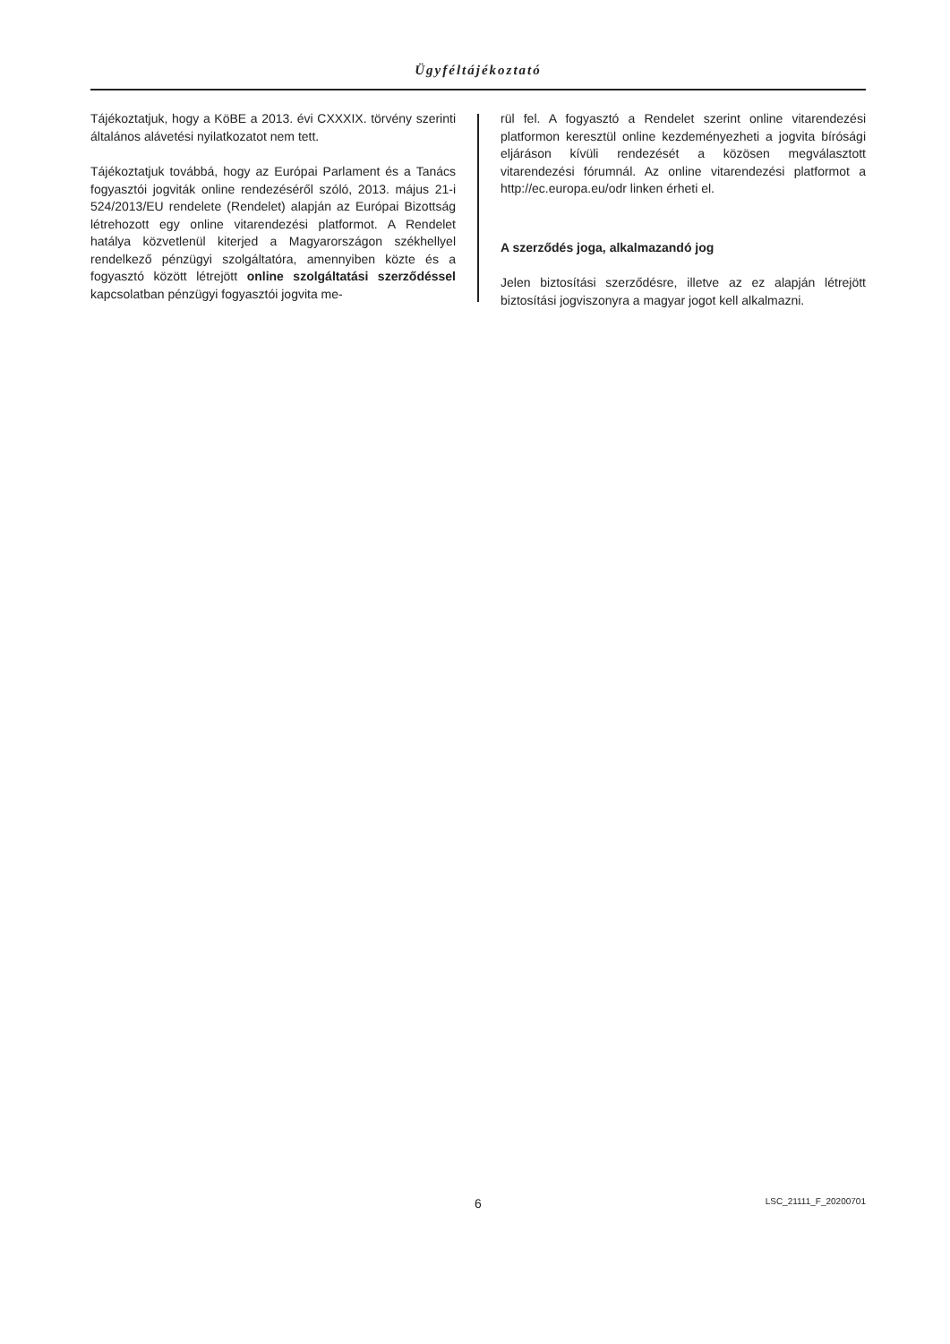Ügyféltájékoztató
Tájékoztatjuk, hogy a KöBE a 2013. évi CXXXIX. törvény szerinti általános alávetési nyilatkozatot nem tett.
Tájékoztatjuk továbbá, hogy az Európai Parlament és a Tanács fogyasztói jogviták online rendezéséről szóló, 2013. május 21-i 524/2013/EU rendelete (Rendelet) alapján az Európai Bizottság létrehozott egy online vitarendezési platformot. A Rendelet hatálya közvetlenül kiterjed a Magyarországon székhellyel rendelkező pénzügyi szolgáltatóra, amennyiben közte és a fogyasztó között létrejött online szolgáltatási szerződéssel kapcsolatban pénzügyi fogyasztói jogvita me-
rül fel. A fogyasztó a Rendelet szerint online vitarendezési platformon keresztül online kezdeményezheti a jogvita bírósági eljáráson kívüli rendezését a közösen megválasztott vitarendezési fórumnál. Az online vitarendezési platformot a http://ec.europa.eu/odr linken érheti el.
A szerződés joga, alkalmazandó jog
Jelen biztosítási szerződésre, illetve az ez alapján létrejött biztosítási jogviszonyra a magyar jogot kell alkalmazni.
6 LSC_21111_F_20200701